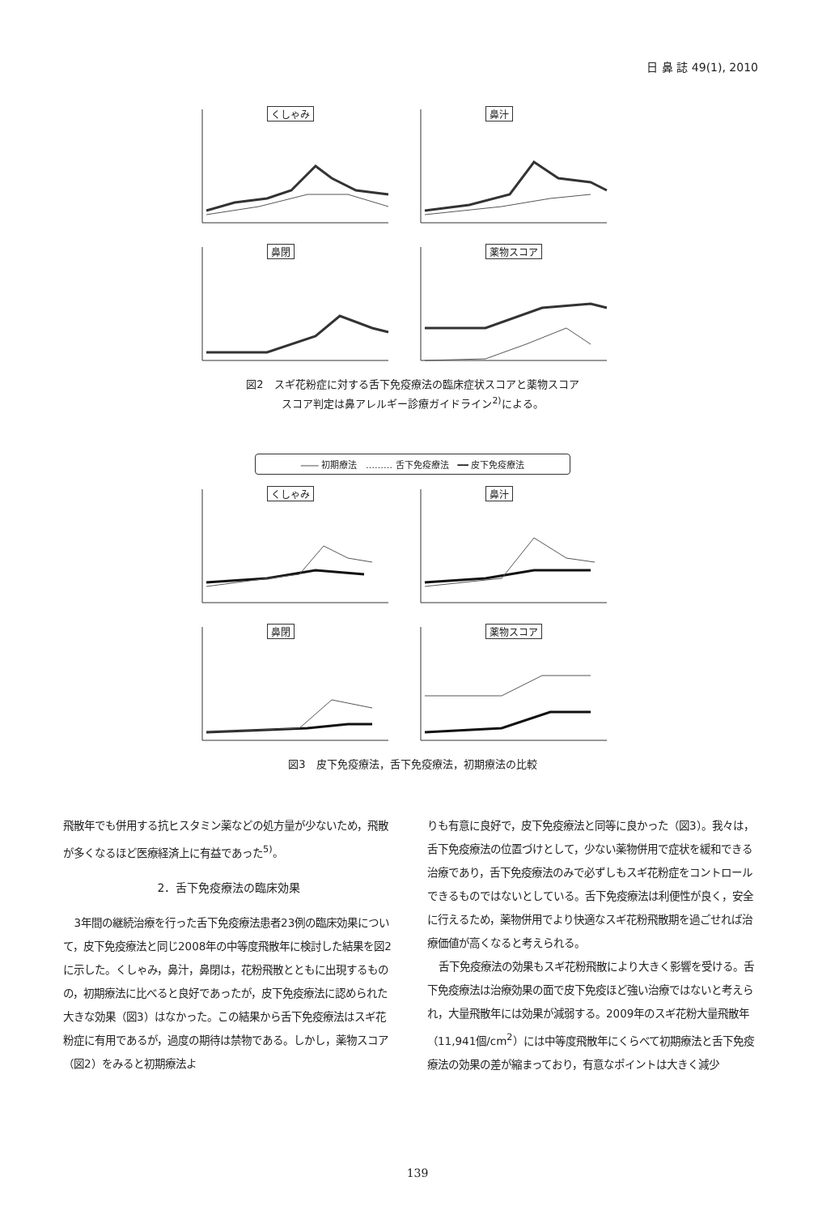日 鼻 誌 49(1), 2010
くしゃみ 鼻汁 鼻閉 薬物スコア
図2　スギ花粉症に対する舌下免疫療法の臨床症状スコアと薬物スコア
スコア判定は鼻アレルギー診療ガイドライン<sup>2)</sup>による。
―― 初期療法　……… 舌下免疫療法　━━ 皮下免疫療法
くしゃみ 鼻汁 鼻閉 薬物スコア
図3　皮下免疫療法，舌下免疫療法，初期療法の比較
飛散年でも併用する抗ヒスタミン薬などの処方量が少ないため，飛散が多くなるほど医療経済上に有益であった<sup>5)</sup>。
2．舌下免疫療法の臨床効果
3年間の継続治療を行った舌下免疫療法患者23例の臨床効果について，皮下免疫療法と同じ2008年の中等度飛散年に検討した結果を図2に示した。くしゃみ，鼻汁，鼻閉は，花粉飛散とともに出現するものの，初期療法に比べると良好であったが，皮下免疫療法に認められた大きな効果（図3）はなかった。この結果から舌下免疫療法はスギ花粉症に有用であるが，過度の期待は禁物である。しかし，薬物スコア（図2）をみると初期療法よ
りも有意に良好で，皮下免疫療法と同等に良かった（図3）。我々は，舌下免疫療法の位置づけとして，少ない薬物併用で症状を緩和できる治療であり，舌下免疫療法のみで必ずしもスギ花粉症をコントロールできるものではないとしている。舌下免疫療法は利便性が良く，安全に行えるため，薬物併用でより快適なスギ花粉飛散期を過ごせれば治療価値が高くなると考えられる。
舌下免疫療法の効果もスギ花粉飛散により大きく影響を受ける。舌下免疫療法は治療効果の面で皮下免疫ほど強い治療ではないと考えられ，大量飛散年には効果が減弱する。2009年のスギ花粉大量飛散年（11,941個/cm<sup>2</sup>）には中等度飛散年にくらべて初期療法と舌下免疫療法の効果の差が縮まっており，有意なポイントは大きく減少
139